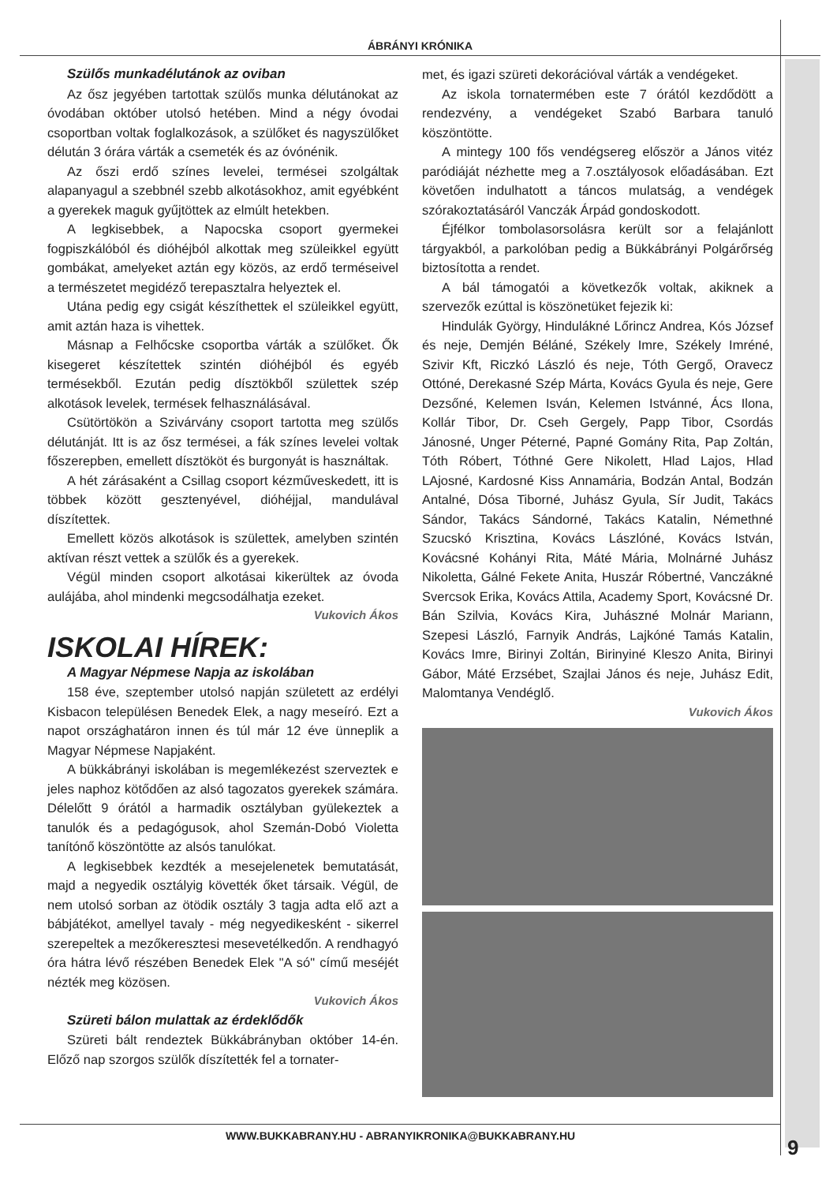ÁBRÁNYI KRÓNIKA
Szülős munkadélutánok az oviban
Az ősz jegyében tartottak szülős munka délutánokat az óvodában október utolsó hetében. Mind a négy óvodai csoportban voltak foglalkozások, a szülőket és nagyszülőket délután 3 órára várták a csemeték és az óvónénik.
Az őszi erdő színes levelei, termései szolgáltak alapanyagul a szebbnél szebb alkotásokhoz, amit egyébként a gyerekek maguk gyűjtöttek az elmúlt hetekben.
A legkisebbek, a Napocska csoport gyermekei fogpiszkálóból és dióhéjból alkottak meg szüleikkel együtt gombákat, amelyeket aztán egy közös, az erdő terméseivel a természetet megidéző terepasztalra helyeztek el.
Utána pedig egy csigát készíthettek el szüleikkel együtt, amit aztán haza is vihettek.
Másnap a Felhőcske csoportba várták a szülőket. Ők kisegeret készítettek szintén dióhéjból és egyéb termésekből. Ezután pedig dísztökből születtek szép alkotások levelek, termések felhasználásával.
Csütörtökön a Szivárvány csoport tartotta meg szülős délutánját. Itt is az ősz termései, a fák színes levelei voltak főszerepben, emellett dísztököt és burgonyát is használtak.
A hét zárásaként a Csillag csoport kézműveskedett, itt is többek között gesztenyével, dióhéjjal, mandulával díszítettek.
Emellett közös alkotások is születtek, amelyben szintén aktívan részt vettek a szülők és a gyerekek.
Végül minden csoport alkotásai kikerültek az óvoda aulájába, ahol mindenki megcsodálhatja ezeket.
Vukovich Ákos
ISKOLAI HÍREK:
A Magyar Népmese Napja az iskolában
158 éve, szeptember utolsó napján született az erdélyi Kisbacon településen Benedek Elek, a nagy meseíró. Ezt a napot országhatáron innen és túl már 12 éve ünneplik a Magyar Népmese Napjaként.
A bükkábrányi iskolában is megemlékezést szerveztek e jeles naphoz kötődően az alsó tagozatos gyerekek számára. Délelőtt 9 órától a harmadik osztályban gyülekeztek a tanulók és a pedagógusok, ahol Szemán-Dobó Violetta tanítónő köszöntötte az alsós tanulókat.
A legkisebbek kezdték a mesejelenetek bemutatását, majd a negyedik osztályig követték őket társaik. Végül, de nem utolsó sorban az ötödik osztály 3 tagja adta elő azt a bábjátékot, amellyel tavaly - még negyedikesként - sikerrel szerepeltek a mezőkeresztesi mesevetélkedőn. A rendhagyó óra hátra lévő részében Benedek Elek "A só" című meséjét nézték meg közösen.
Vukovich Ákos
Szüreti bálon mulattak az érdeklődők
Szüreti bált rendeztek Bükkábrányban október 14-én. Előző nap szorgos szülők díszítették fel a tornater-
met, és igazi szüreti dekorációval várták a vendégeket.
Az iskola tornatermében este 7 órától kezdődött a rendezvény, a vendégeket Szabó Barbara tanuló köszöntötte.
A mintegy 100 fős vendégsereg először a János vitéz paródiáját nézhette meg a 7.osztályosok előadásában. Ezt követően indulhatott a táncos mulatság, a vendégek szórakoztatásáról Vanczák Árpád gondoskodott.
Éjfélkor tombolasorsolásra került sor a felajánlott tárgyakból, a parkolóban pedig a Bükkábrányi Polgárőrség biztosította a rendet.
A bál támogatói a következők voltak, akiknek a szervezők ezúttal is köszönetüket fejezik ki:
Hindulák György, Hindulákné Lőrincz Andrea, Kós József és neje, Demjén Béláné, Székely Imre, Székely Imréné, Szivir Kft, Riczkó László és neje, Tóth Gergő, Oravecz Ottóné, Derekasné Szép Márta, Kovács Gyula és neje, Gere Dezsőné, Kelemen Isván, Kelemen Istvánné, Ács Ilona, Kollár Tibor, Dr. Cseh Gergely, Papp Tibor, Csordás Jánosné, Unger Péterné, Papné Gomány Rita, Pap Zoltán, Tóth Róbert, Tóthné Gere Nikolett, Hlad Lajos, Hlad LAjosné, Kardosné Kiss Annamária, Bodzán Antal, Bodzán Antalné, Dósa Tiborné, Juhász Gyula, Sír Judit, Takács Sándor, Takács Sándorné, Takács Katalin, Némethné Szucskó Krisztina, Kovács Lászlóné, Kovács István, Kovácsné Kohányi Rita, Máté Mária, Molnárné Juhász Nikoletta, Gálné Fekete Anita, Huszár Róbertné, Vanczákné Svercsok Erika, Kovács Attila, Academy Sport, Kovácsné Dr. Bán Szilvia, Kovács Kira, Juhászné Molnár Mariann, Szepesi László, Farnyik András, Lajkóné Tamás Katalin, Kovács Imre, Birinyi Zoltán, Birinyiné Kleszo Anita, Birinyi Gábor, Máté Erzsébet, Szajlai János és neje, Juhász Edit, Malomtanya Vendéglő.
Vukovich Ákos
WWW.BUKKABRANY.HU - ABRANYIKRONIKA@BUKKABRANY.HU
9